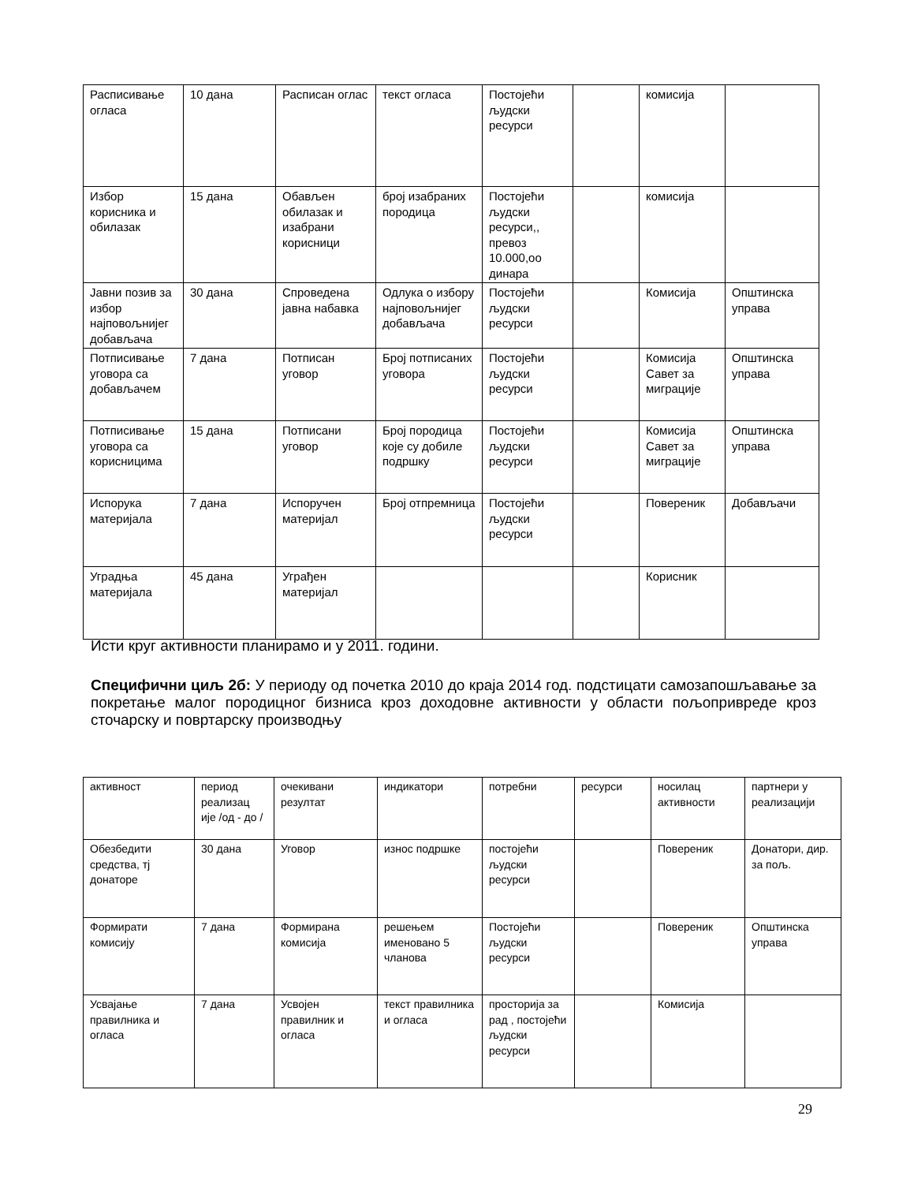| Расписивање огласа | 10 дана | Расписан оглас | текст огласа | Постојећи људски ресурси | | комисија | |
| Избор корисника и обилазак | 15 дана | Обављен обилазак и изабрани корисници | број изабраних породица | Постојећи људски ресурси,, превоз 10.000,оо динара | | комисија | |
| Јавни позив за избор најповољнијег добављача | 30 дана | Спроведена јавна набавка | Одлука о избору најповољнијег добављача | Постојећи људски ресурси | | Комисија | Општинска управа |
| Потписивање уговора са добављачем | 7 дана | Потписан уговор | Број потписаних уговора | Постојећи људски ресурси | | Комисија Савет за миграције | Општинска управа |
| Потписивање уговора са корисницима | 15 дана | Потписани уговор | Број породица које су добиле подршку | Постојећи људски ресурси | | Комисија Савет за миграције | Општинска управа |
| Испорука материјала | 7 дана | Испоручен материјал | Број отпремница | Постојећи људски ресурси | | Повереник | Добављачи |
| Уградња материјала | 45 дана | Уграђен материјал | | | | Корисник | |
Исти круг активности планирамо и у 2011. години.
Специфични циљ 2б: У периоду од почетка 2010 до краја 2014 год. подстицати самозапошљавање за покретање малог породицног бизниса кроз доходовне активности у области пољопривреде кроз сточарску и повртарску производњу
| активност | период реализац ије /од - до / | очекивани резултат | индикатори | потребни | ресурси | носилац активности | партнери у реализацији |
| Обезбедити средства, тј донаторе | 30 дана | Уговор | износ подршке | постојећи људски ресурси | | Повереник | Донатори, дир. за пољ. |
| Формирати комисију | 7 дана | Формирана комисија | решењем именовано 5 чланова | Постојећи људски ресурси | | Повереник | Општинска управа |
| Усвајање правилника и огласа | 7 дана | Усвојен правилник и огласа | текст правилника и огласа | просторија за рад , постојећи људски ресурси | | Комисија | |
29